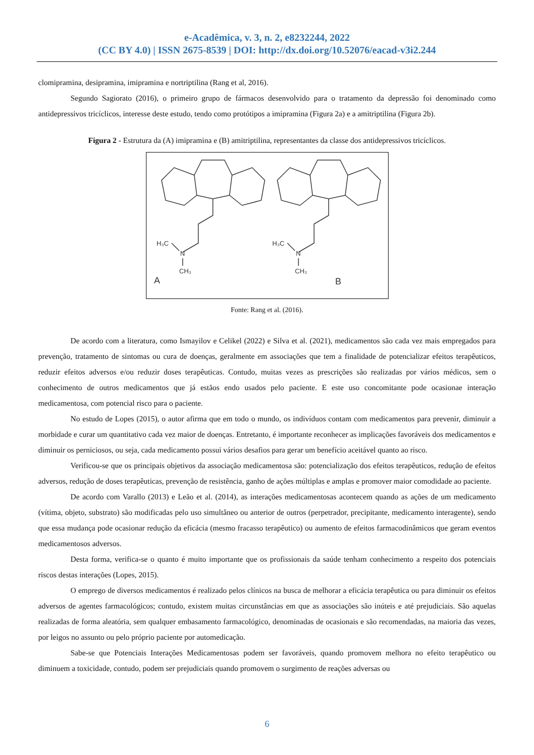e-Acadêmica, v. 3, n. 2, e8232244, 2022
(CC BY 4.0) | ISSN 2675-8539 | DOI: http://dx.doi.org/10.52076/eacad-v3i2.244
clomipramina, desipramina, imipramina e nortriptilina (Rang et al, 2016).
Segundo Sagiorato (2016), o primeiro grupo de fármacos desenvolvido para o tratamento da depressão foi denominado como antidepressivos tricíclicos, interesse deste estudo, tendo como protótipos a imipramina (Figura 2a) e a amitriptilina (Figura 2b).
Figura 2 - Estrutura da (A) imipramina e (B) amitriptilina, representantes da classe dos antidepressivos tricíclicos.
H₃C
N
CH₃
A
H₃C
N
CH₃
B
Fonte: Rang et al. (2016).
De acordo com a literatura, como Ismayilov e Celikel (2022) e Silva et al. (2021), medicamentos são cada vez mais empregados para prevenção, tratamento de sintomas ou cura de doenças, geralmente em associações que tem a finalidade de potencializar efeitos terapêuticos, reduzir efeitos adversos e/ou reduzir doses terapêuticas. Contudo, muitas vezes as prescrições são realizadas por vários médicos, sem o conhecimento de outros medicamentos que já estãos endo usados pelo paciente. E este uso concomitante pode ocasionae interação medicamentosa, com potencial risco para o paciente.
No estudo de Lopes (2015), o autor afirma que em todo o mundo, os indivíduos contam com medicamentos para prevenir, diminuir a morbidade e curar um quantitativo cada vez maior de doenças. Entretanto, é importante reconhecer as implicações favoráveis dos medicamentos e diminuir os perniciosos, ou seja, cada medicamento possui vários desafios para gerar um benefício aceitável quanto ao risco.
Verificou-se que os principais objetivos da associação medicamentosa são: potencialização dos efeitos terapêuticos, redução de efeitos adversos, redução de doses terapêuticas, prevenção de resistência, ganho de ações múltiplas e amplas e promover maior comodidade ao paciente.
De acordo com Varallo (2013) e Leão et al. (2014), as interações medicamentosas acontecem quando as ações de um medicamento (vítima, objeto, substrato) são modificadas pelo uso simultâneo ou anterior de outros (perpetrador, precipitante, medicamento interagente), sendo que essa mudança pode ocasionar redução da eficácia (mesmo fracasso terapêutico) ou aumento de efeitos farmacodinâmicos que geram eventos medicamentosos adversos.
Desta forma, verifica-se o quanto é muito importante que os profissionais da saúde tenham conhecimento a respeito dos potenciais riscos destas interações (Lopes, 2015).
O emprego de diversos medicamentos é realizado pelos clínicos na busca de melhorar a eficácia terapêutica ou para diminuir os efeitos adversos de agentes farmacológicos; contudo, existem muitas circunstâncias em que as associações são inúteis e até prejudiciais. São aquelas realizadas de forma aleatória, sem qualquer embasamento farmacológico, denominadas de ocasionais e são recomendadas, na maioria das vezes, por leigos no assunto ou pelo próprio paciente por automedicação.
Sabe-se que Potenciais Interações Medicamentosas podem ser favoráveis, quando promovem melhora no efeito terapêutico ou diminuem a toxicidade, contudo, podem ser prejudiciais quando promovem o surgimento de reações adversas ou
6